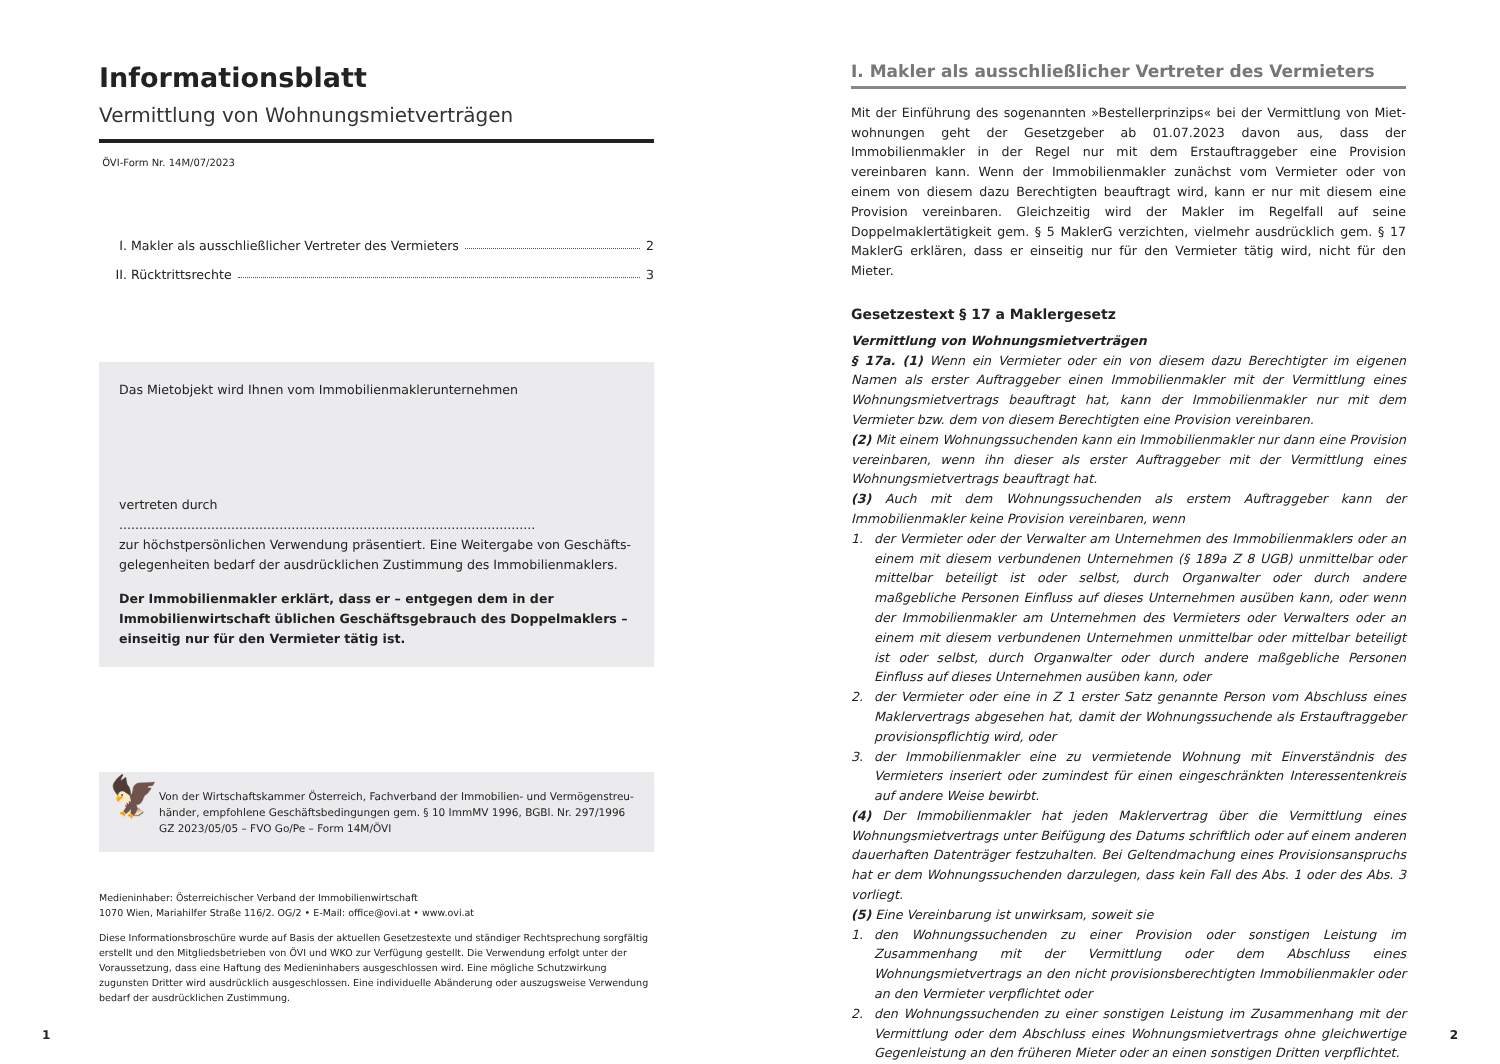Informationsblatt
Vermittlung von Wohnungsmietverträgen
ÖVI-Form Nr. 14M/07/2023
I. Makler als ausschließlicher Vertreter des Vermieters 2
II. Rücktrittsrechte 3
Das Mietobjekt wird Ihnen vom Immobilienmaklerunternehmen
vertreten durch ........................................................................................................
zur höchstpersönlichen Verwendung präsentiert. Eine Weitergabe von Geschäfts­gelegenheiten bedarf der ausdrücklichen Zustimmung des Immobilienmaklers.
Der Immobilienmakler erklärt, dass er – entgegen dem in der Immobilienwirt­schaft üblichen Geschäftsgebrauch des Doppelmaklers – einseitig nur für den Vermieter tätig ist.
🦅
Von der Wirtschaftskammer Österreich, Fachverband der Immobilien- und Vermögenstreu­händer, empfohlene Geschäftsbedingungen gem. § 10 ImmMV 1996, BGBl. Nr. 297/1996
GZ 2023/05/05 – FVO Go/Pe – Form 14M/ÖVI
Medieninhaber: Österreichischer Verband der Immobilienwirtschaft
1070 Wien, Mariahilfer Straße 116/2. OG/2 • E-Mail: office@ovi.at • www.ovi.at
Diese Informationsbroschüre wurde auf Basis der aktuellen Gesetzestexte und ständiger Rechtsprechung sorgfältig erstellt und den Mitgliedsbetrieben von ÖVI und WKO zur Verfügung gestellt. Die Verwendung erfolgt unter der Voraussetzung, dass eine Haftung des Medieninhabers ausgeschlossen wird. Eine mögliche Schutzwirkung zugunsten Dritter wird ausdrücklich ausgeschlossen. Eine individuelle Abänderung oder auszugsweise Verwendung bedarf der ausdrücklichen Zustimmung.
I. Makler als ausschließlicher Vertreter des Vermieters
Mit der Einführung des sogenannten »Bestellerprinzips« bei der Vermittlung von Miet­wohnungen geht der Gesetzgeber ab 01.07.2023 davon aus, dass der Immobilienmakler in der Regel nur mit dem Erstauftraggeber eine Provision vereinbaren kann. Wenn der Immobilienmakler zunächst vom Vermieter oder von einem von diesem dazu Berechtig­ten beauftragt wird, kann er nur mit diesem eine Provision vereinbaren. Gleichzeitig wird der Makler im Regelfall auf seine Doppelmaklertätigkeit gem. § 5 MaklerG verzichten, viel­mehr ausdrücklich gem. § 17 MaklerG erklären, dass er einseitig nur für den Vermieter tä­tig wird, nicht für den Mieter.
Gesetzestext § 17 a Maklergesetz
Vermittlung von Wohnungsmietverträgen
§ 17a. (1) Wenn ein Vermieter oder ein von diesem dazu Berechtigter im eigenen Namen als erster Auftraggeber einen Immobilienmakler mit der Vermittlung eines Wohnungsmiet­vertrags beauftragt hat, kann der Immobilienmakler nur mit dem Vermieter bzw. dem von diesem Berechtigten eine Provision vereinbaren.
(2) Mit einem Wohnungssuchenden kann ein Immobilienmakler nur dann eine Provision vereinbaren, wenn ihn dieser als erster Auftraggeber mit der Vermittlung eines Wohnungs­mietvertrags beauftragt hat.
(3) Auch mit dem Wohnungssuchenden als erstem Auftraggeber kann der Immobilienmak­ler keine Provision vereinbaren, wenn
1. der Vermieter oder der Verwalter am Unternehmen des Immobilienmaklers oder an ei­nem mit diesem verbundenen Unternehmen (§ 189a Z 8 UGB) unmittelbar oder mittel­bar beteiligt ist oder selbst, durch Organwalter oder durch andere maßgebliche Perso­nen Einfluss auf dieses Unternehmen ausüben kann, oder wenn der Immobilienmakler am Unternehmen des Vermieters oder Verwalters oder an einem mit diesem verbunde­nen Unternehmen unmittelbar oder mittelbar beteiligt ist oder selbst, durch Organwal­ter oder durch andere maßgebliche Personen Einfluss auf dieses Unternehmen ausüben kann, oder
2. der Vermieter oder eine in Z 1 erster Satz genannte Person vom Abschluss eines Makler­vertrags abgesehen hat, damit der Wohnungssuchende als Erstauftraggeber provisions­pflichtig wird, oder
3. der Immobilienmakler eine zu vermietende Wohnung mit Einverständnis des Vermieters inseriert oder zumindest für einen eingeschränkten Interessentenkreis auf andere Weise bewirbt.
(4) Der Immobilienmakler hat jeden Maklervertrag über die Vermittlung eines Wohnungs­mietvertrags unter Beifügung des Datums schriftlich oder auf einem anderen dauerhaften Datenträger festzuhalten. Bei Geltendmachung eines Provisionsanspruchs hat er dem Woh­nungssuchenden darzulegen, dass kein Fall des Abs. 1 oder des Abs. 3 vorliegt.
(5) Eine Vereinbarung ist unwirksam, soweit sie
1. den Wohnungssuchenden zu einer Provision oder sonstigen Leistung im Zusammenhang mit der Vermittlung oder dem Abschluss eines Wohnungsmietvertrags an den nicht pro­visionsberechtigten Immobilienmakler oder an den Vermieter verpflichtet oder
2. den Wohnungssuchenden zu einer sonstigen Leistung im Zusammenhang mit der Ver­mittlung oder dem Abschluss eines Wohnungsmietvertrags ohne gleichwertige Gegen­leistung an den früheren Mieter oder an einen sonstigen Dritten verpflichtet.
1 2